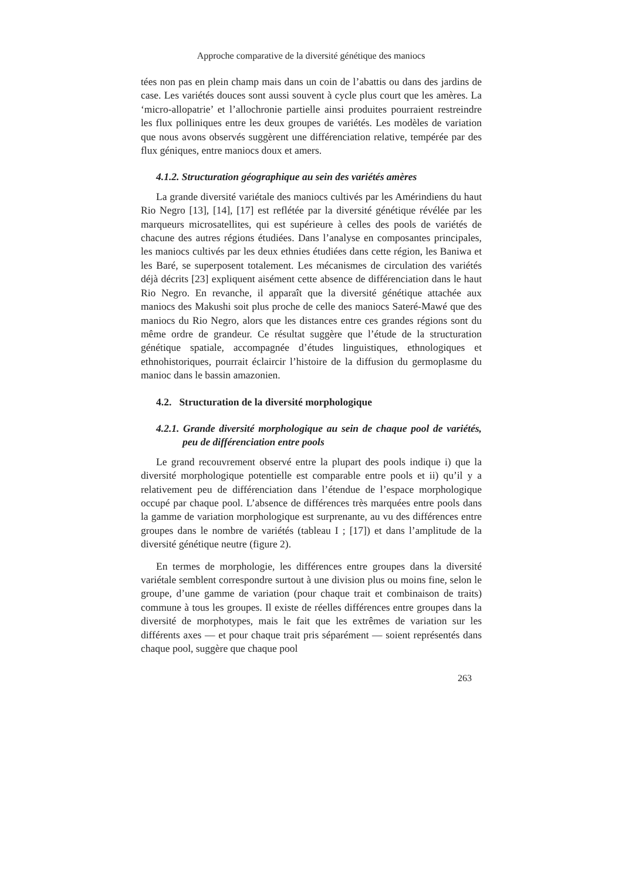Approche comparative de la diversité génétique des maniocs
tées non pas en plein champ mais dans un coin de l’abattis ou dans des jardins de case. Les variétés douces sont aussi souvent à cycle plus court que les amères. La ‘micro-allopatrie’ et l’allochronie partielle ainsi produites pourraient restreindre les flux polliniques entre les deux groupes de variétés. Les modèles de variation que nous avons observés suggèrent une différenciation relative, tempérée par des flux géniques, entre maniocs doux et amers.
4.1.2. Structuration géographique au sein des variétés amères
La grande diversité variétale des maniocs cultivés par les Amérindiens du haut Rio Negro [13], [14], [17] est reflétée par la diversité génétique révélée par les marqueurs microsatellites, qui est supérieure à celles des pools de variétés de chacune des autres régions étudiées. Dans l’analyse en composantes principales, les maniocs cultivés par les deux ethnies étudiées dans cette région, les Baniwa et les Baré, se superposent totalement. Les mécanismes de circulation des variétés déjà décrits [23] expliquent aisément cette absence de différenciation dans le haut Rio Negro. En revanche, il apparaît que la diversité génétique attachée aux maniocs des Makushi soit plus proche de celle des maniocs Sateré-Mawé que des maniocs du Rio Negro, alors que les distances entre ces grandes régions sont du même ordre de grandeur. Ce résultat suggère que l’étude de la structuration génétique spatiale, accompagnée d’études linguistiques, ethnologiques et ethnohistoriques, pourrait éclaircir l’histoire de la diffusion du germoplasme du manioc dans le bassin amazonien.
4.2. Structuration de la diversité morphologique
4.2.1. Grande diversité morphologique au sein de chaque pool de variétés, peu de différenciation entre pools
Le grand recouvrement observé entre la plupart des pools indique i) que la diversité morphologique potentielle est comparable entre pools et ii) qu’il y a relativement peu de différenciation dans l’étendue de l’espace morphologique occupé par chaque pool. L’absence de différences très marquées entre pools dans la gamme de variation morphologique est surprenante, au vu des différences entre groupes dans le nombre de variétés (tableau I ; [17]) et dans l’amplitude de la diversité génétique neutre (figure 2).
En termes de morphologie, les différences entre groupes dans la diversité variétale semblent correspondre surtout à une division plus ou moins fine, selon le groupe, d’une gamme de variation (pour chaque trait et combinaison de traits) commune à tous les groupes. Il existe de réelles différences entre groupes dans la diversité de morphotypes, mais le fait que les extrêmes de variation sur les différents axes — et pour chaque trait pris séparément — soient représentés dans chaque pool, suggère que chaque pool
263